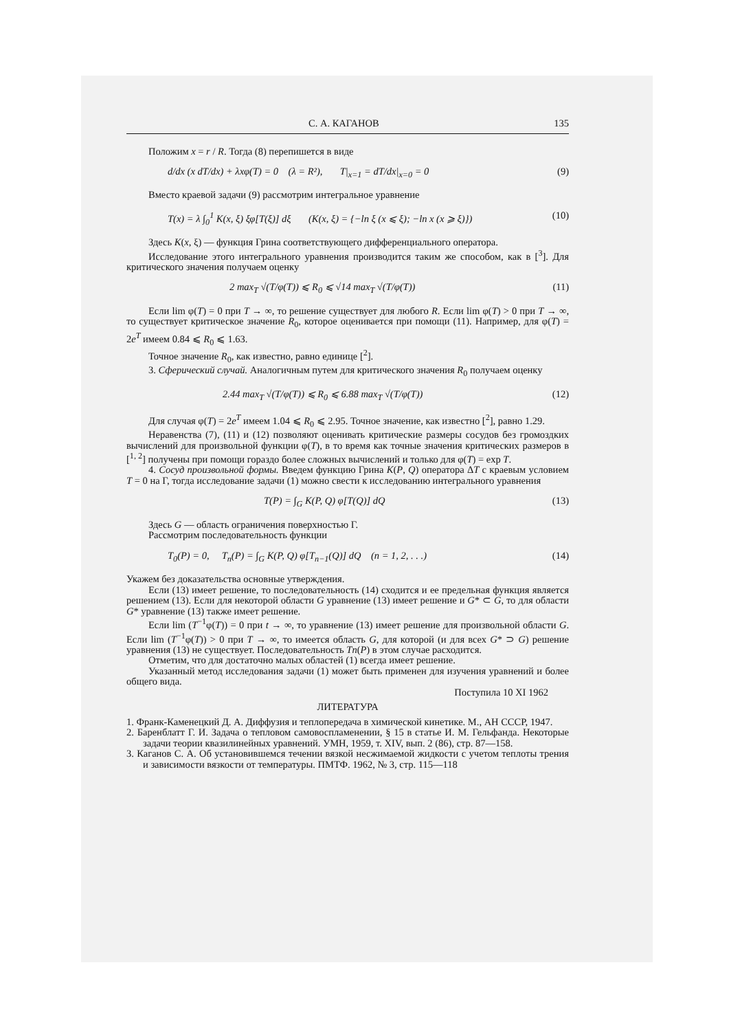С. А. КАГАНОВ 135
Положим x = r / R. Тогда (8) перепишется в виде
d/dx (x dT/dx) + λxφ(T) = 0 (λ = R²), T|<sub>x=1</sub> = dT/dx|<sub>x=0</sub> = 0 (9)
Вместо краевой задачи (9) рассмотрим интегральное уравнение
T(x) = λ ∫<sub>0</sub><sup>1</sup> K(x, ξ) ξφ[T(ξ)] dξ (K(x, ξ) = {−ln ξ (x ⩽ ξ); −ln x (x ⩾ ξ)}) (10)
Здесь K(x, ξ) — функция Грина соответствующего дифференциального оператора.
Исследование этого интегрального уравнения производится таким же способом, как в [<sup>3</sup>]. Для критического значения получаем оценку
2 max<sub>T</sub> √(T/φ(T)) ⩽ R<sub>0</sub> ⩽ √14 max<sub>T</sub> √(T/φ(T)) (11)
Если lim φ(T) = 0 при T → ∞, то решение существует для любого R. Если lim φ(T) > 0 при T → ∞, то существует критическое значение R<sub>0</sub>, которое оценивается при помощи (11). Например, для φ(T) = 2e<sup>T</sup> имеем 0.84 ⩽ R<sub>0</sub> ⩽ 1.63.
Точное значение R<sub>0</sub>, как известно, равно единице [<sup>2</sup>].
3. Сферический случай. Аналогичным путем для критического значения R<sub>0</sub> получаем оценку
2.44 max<sub>T</sub> √(T/φ(T)) ⩽ R<sub>0</sub> ⩽ 6.88 max<sub>T</sub> √(T/φ(T)) (12)
Для случая φ(T) = 2e<sup>T</sup> имеем 1.04 ⩽ R<sub>0</sub> ⩽ 2.95. Точное значение, как известно [<sup>2</sup>], равно 1.29.
Неравенства (7), (11) и (12) позволяют оценивать критические размеры сосудов без громоздких вычислений для произвольной функции φ(T), в то время как точные значения критических размеров в [<sup>1, 2</sup>] получены при помощи гораздо более сложных вычислений и только для φ(T) = exp T.
4. Сосуд произвольной формы. Введем функцию Грина K(P, Q) оператора ΔT с краевым условием T = 0 на Г, тогда исследование задачи (1) можно свести к исследованию интегрального уравнения
T(P) = ∫<sub>G</sub> K(P, Q) φ[T(Q)] dQ (13)
Здесь G — область ограничения поверхностью Г.
Рассмотрим последовательность функции
T<sub>0</sub>(P) = 0, T<sub>n</sub>(P) = ∫<sub>G</sub> K(P, Q) φ[T<sub>n−1</sub>(Q)] dQ (n = 1, 2, . . .) (14)
Укажем без доказательства основные утверждения.
Если (13) имеет решение, то последовательность (14) сходится и ее предельная функция является решением (13). Если для некоторой области G уравнение (13) имеет решение и G* ⊂ G, то для области G* уравнение (13) также имеет решение.
Если lim (T<sup>−1</sup>φ(T)) = 0 при t → ∞, то уравнение (13) имеет решение для произвольной области G. Если lim (T<sup>−1</sup>φ(T)) > 0 при T → ∞, то имеется область G, для которой (и для всех G* ⊃ G) решение уравнения (13) не существует. Последовательность Tn(P) в этом случае расходится.
Отметим, что для достаточно малых областей (1) всегда имеет решение.
Указанный метод исследования задачи (1) может быть применен для изучения уравнений и более общего вида.
Поступила 10 XI 1962
ЛИТЕРАТУРА
1. Франк-Каменецкий Д. А. Диффузия и теплопередача в химической кинетике. М., АН СССР, 1947.
2. Баренблатт Г. И. Задача о тепловом самовоспламенении, § 15 в статье И. М. Гельфанда. Некоторые задачи теории квазилинейных уравнений. УМН, 1959, т. XIV, вып. 2 (86), стр. 87—158.
3. Каганов С. А. Об установившемся течении вязкой несжимаемой жидкости с учетом теплоты трения и зависимости вязкости от температуры. ПМТФ. 1962, № 3, стр. 115—118